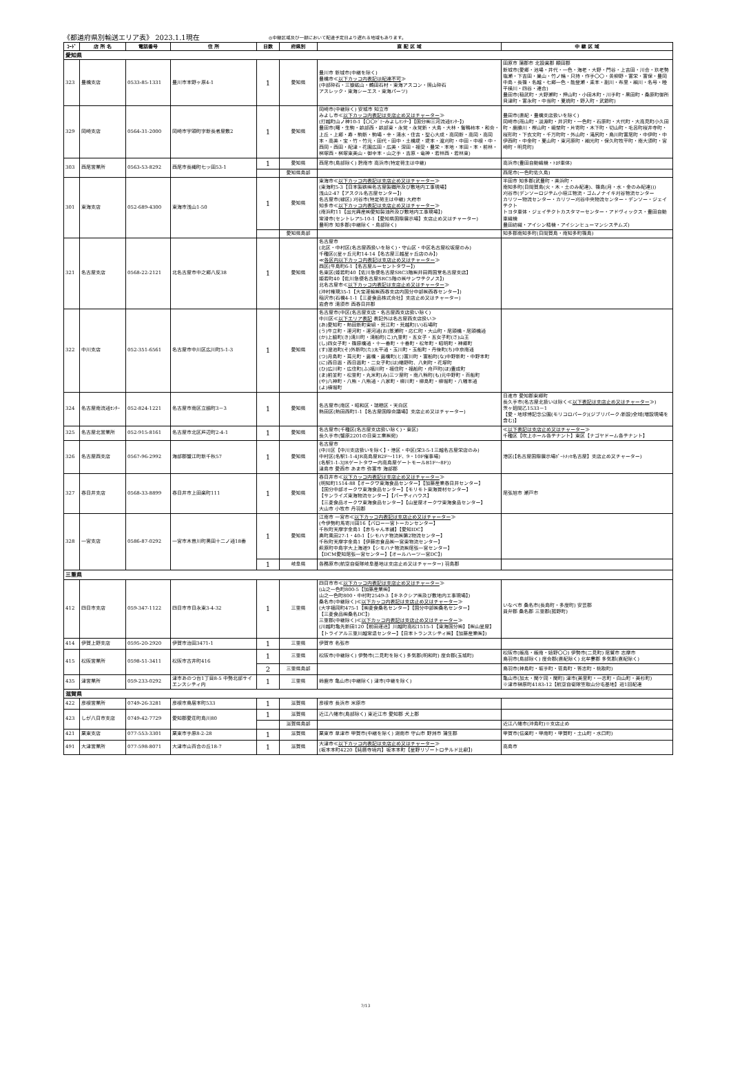《都道府県別輸送エリア表》 2023.1.1現在 ◎中継区域及び一部において配達予定日より遅れる地域もあります。
| ｺｰﾄﾞ | 店 所 名 | 電話番号 | 住 所 | 日数 | 府県別 | 直 配 区 域 | 中 継 区 域 |
| --- | --- | --- | --- | --- | --- | --- | --- |
| 愛知県 | | | | | | | |
| 323 | 豊橋支店 | 0533-85-1331 | 豊川市本野ヶ原4-1 | 1 | 愛知県 | 豊川市 新城市(中継を除く) 豊橋市≪ 以下カッコ内表記は配達不可 ≫ (中部砕石・三嶽鉱山・鶴田石材・東海アスコン・照山砕石 アスレック・東海シーエス・東海パーツ) | 田原市 蒲郡市 北設楽郡 額田郡 新城市(愛郷・池場・井代・一色・海老・大野・門谷・上吉田・川合・玖老勢塩瀬・下吉田・巣山・竹ノ輪・只持・作手〇〇・黄柳野・富栄・富保・豊岡中島・長篠・名越・七郷一色・能登瀬・乗本・副川・布里・細川・名号・睦平横川・四谷・連合) 豊田市(稲武町・大野瀬町・押山町・小田木町・川手町・黒田町・桑原町御所貝津町・富永町・中当町・夏焼町・野入町・武節町) |
| 329 | 岡崎支店 | 0564-31-2000 | 岡崎市宇頭町字新長者屋敷2 | 1 | 愛知県 | 岡崎市(中継除く) 安城市 知立市 みよし市≪ 以下カッコ内表記は支店止め又はチャーター ≫ (打越町山ノ神10-1【〇〇ﾄﾞﾐｰみよしｾﾝﾀｰ】【国分㈱三河流通ｾﾝﾀｰ】) 豊田市(曙・生駒・畝部西・畝部東・永覚・永覚新・大島・大林・鴛鴨柿本・和会・上丘・上郷・寿・駒新・駒場・幸・清水・住吉・聖心大成・高岡新・高岡・高岡本・高美・宝・竹・竹元・田代・田中・土橋堤・堤本・渡刈町・中田・中根・中・西岡・西田・配津・花園広田・広美・深田・福受・豊栄・本地・本田・本・前林・桝塚西・桝塚東美山・御幸本・山之手・吉原・竜神・若林西・若林東) | 豊田市(直配・豊橋支店扱いを除く) 岡崎市(雨山町・淡淵町・井沢町・一色町・石原町・大代町・大高見町小久田町・鹿勝川・樫山町・鍛埜町・片寄町・木下町・切山町・毛呂町桜井寺町・桜形町・下衣文町・千万町町・外山町・滝尻町・鳥川町富尾町・中伊町・中伊西町・中金町・夏山町・東河原町・細光町・保久町牧平町・南大須町・宮崎町・明見町) |
| 303 | 西尾営業所 | 0563-53-8292 | 西尾市長縄町七ッ田53-1 | 1 | 愛知県 | 西尾市(島部除く) 碧南市 高浜市(特定荷主は中継) | 高浜市(豊田自動織機・ﾄﾖﾀ車体) |
| | | | | | 愛知県島部 | | 西尾市(一色町佐久島) |
| 301 | 東海支店 | 052-689-4300 | 東海市浅山1-50 | 1 | 愛知県 | 東海市≪ 以下カッコ内表記は支店止め又はチャーター ≫ (東海町5-3【日本製鉄㈱名古屋製鐵所及び敷地内工事現場】 浅山2-47【アスクル名古屋センター】) 名古屋市(緑区) 刈谷市(特定荷主は中継) 大府市 知多市≪ 以下カッコ内表記は支店止め又はチャーター ≫ (南浜町11【出光興産㈱愛知製油所及び敷地内工事現場】) 常滑市(セントレア5-10-1【愛知県国際展示場】支店止め又はチャーター) 豊明市 知多郡(中継除く・島部除く) | 半田市 知多郡(武豊町・美浜町・ 南知多町(日間賀島(火・木・土のみ配達)、篠島(月・水・金のみ配達))) 刈谷市(デンソーロジテム小垣江物流・ゴムノナイキ刈谷物流センター カリツー物流センター・カリツー刈谷中央物流センター・デンソー・ジェイテクト トヨタ車体・ジェイテクトカスタマーセンター・アドヴィックス・豊田自動車織機 豊田紡織・アイシン精機・アイシンヒューマンシステムズ) |
| | | | | | 愛知県島部 | | 知多郡南知多町(日間賀島・南知多町篠島) |
| 321 | 名古屋支店 | 0568-22-2121 | 北名古屋市中之郷八反38 | 1 | 愛知県 | 名古屋市 (北区・中村区(名古屋西扱いを除く)・守山区・中区名古屋松坂屋のみ) 千種区((星ヶ丘元町14-14【名古屋三越星ヶ丘店のみ】) ≪ 各区内以下カッコ内表記は支店止め又はチャーター ≫ 西区(牛島町6-1【名古屋ルーセントタワー】) 名東区(姫若町40【佐川急便名古屋SRC3階㈱井田両国堂名古屋支店】 姫若町40【佐川急便名古屋SRC5階の㈱サンワテクノス】) 北名古屋市≪ 以下カッコ内表記は支店止め又はチャーター ≫ (沖村権現35-1【大宝運輸㈱西春支店内国分中部㈱西春センター】) 稲沢市(石橋4-1-1【三菱食品株式会社】支店止め又はチャーター) 岩倉市 清須市 西春日井郡 | |
| 322 | 中川支店 | 052-351-6561 | 名古屋市中川区広川町5-1-3 | 1 | 愛知県 | 名古屋市(中区(名古屋支店・名古屋西支店扱い除く) 中川区≪ 以下エリア表記 表記外は名古屋西支店扱い≫ (あ)愛知町・熱田新町東組・荒江町・荒越町(い)石場町 (う)牛立町・運河町・運河通(お)笈瀬町・応仁町・大山町・尾頭橋・尾頭橋通 (か)上脇町(き)清川町・清船町(こ)九重町・五女子・五女子町(さ)山王 (し)四女子町・篠原橋通・十一番町・十番町・松年町・昭明町・神郷町 (す)澄池町(そ)外新町(た)太平通・玉川町・玉船町・丹後町(ち)中京南通 (つ)月島町・蔦元町・露橋・露橋町(と)富川町・富船町(な)中野新町・中野本町 (に)西日置・西日置町・二女子町(は)幡野町、八剣町・花塚町 (ひ)広川町・広住町(ふ)福川町・福住町・福船町・舟戸町(ほ)豊成町 (ま)前並町・松重町・丸米町(み)三ツ屋町・南八熊町(も)元中野町・百船町 (や)八神町・八熊・八熊通・八家町・柳川町・柳島町・柳堀町・八幡本通 (よ)横堀町 | |
| 324 | 名古屋南流通ｾﾝﾀｰ | 052-824-1221 | 名古屋市南区立脇町3－3 | 1 | 愛知県 | 名古屋市(南区・昭和区・瑞穂区・天白区 熱田区(熱田西町1-1【名古屋国際会議場】支店止め又はチャーター) | 日進市 愛知郡東郷町 長久手市(名古屋北扱いは除く≪ 以下表記は支店止め又はチャーター ≫) 茨ヶ廻間乙1533－1 【愛・地球博記念公園(モリコロパーク)(ジブリパーク:新設)全域(増設現場を含む)】 |
| 325 | 名古屋北営業所 | 052-915-8161 | 名古屋市北区芦辺町2-4-1 | 1 | 愛知県 | 名古屋市(千種区(名古屋支店扱い除く)・東区) 長久手市(蟹原2201の日東工業㈱宛) | ≪ 以下表記は支店止め又はチャーター ≫ 千種区【吹上ホール各テナント】東区【ナゴヤドーム各テナント】 |
| 326 | 名古屋西支店 | 0567-96-2992 | 海部郡蟹江町新千秋57 | 1 | 愛知県 | 名古屋市 (中川区【中川支店扱いを除く】・港区・中区(栄3-5-1三越名古屋栄店のみ) 中村区(名駅1-1-4JR高島屋B2F～11F、9・10F催事場) (名駅1-1-3JRゲートタワー内高島屋ゲートモールB1F～8F)) 津島市 愛西市 あま市 弥富市 海部郡 | 港区(【名古屋国際展示場ﾎﾟｰﾄﾒｯｾ名古屋】支店止め又チャーター) |
| 327 | 春日井支店 | 0568-33-8899 | 春日井市上田楽町111 | 1 | 愛知県 | 春日井市≪ 以下カッコ内表記は支店止め又はチャーター ≫ (明知町1514-88【オークワ東海食品センター】【加藤産業春日井センター】 【国分中部オークワ東海食品センター】【モリモト東海資材センター】 【サンライズ東海物流センター】【パーティハウス】 【三菱食品オークワ東海食品センター】【山星屋オークワ東海食品センター】 大山市 小牧市 丹羽郡 | 尾張旭市 瀬戸市 |
| 328 | 一宮支店 | 0586-87-0292 | 一宮市木曽川町黒田十二ノ通18番 | 1 | 愛知県 | 江南市 一宮市≪ 以下カッコ内表記は支店止め又はチャーター ≫ (今伊勢町馬寄川田16【バロー一宮トーカンセンター】 千秋町天摩字金島1【赤ちゃん本舗】【愛知IDC】 奥町風田27-1・40-1【シモハナ物流㈱第2物流センター】 千秋町天摩字金島1【伊藤忠食品㈱一宮東物流センター】 萩原町中島字大上海道9【シモハナ物流㈱尾張一宮センター】 【DCM愛知尾張一宮センター】【オールハーツ一宮DC】) | |
| | | | | 1 | 岐阜県 | 各務原市(航空自衛隊岐阜基地は支店止め又はチャーター) 羽島郡 | |
| 三重県 | | | | | | | |
| 412 | 四日市支店 | 059-347-1122 | 四日市市日永東3-4-32 | 1 | 三重県 | 四日市市≪ 以下カッコ内表記は支店止め又はチャーター ≫ (山之一色町800-5【加藤産業㈱】 山之一色町800・中村町2549-3【キネクシア㈱及び敷地内工事現場】) 桑名市(中継除く)≪ 以下カッコ内表記は支店止め又はチャーター ≫ (大字福岡町475-1【㈱菱食桑名センター】【国分中部㈱桑名センター】 【三菱食品㈱桑名DC】) 三重郡(中継除く)≪ 以下カッコ内表記は支店止め又はチャーター ≫ (川越町亀先新田120【前田運送】川越町高松1515-1【東海国分㈱】【㈱山星屋】 【トライアル三重川越常温センター】【日本トランスシティ㈱】【加藤産業㈱】) | いなべ市 桑名市(長島町・多度町) 安芸郡 員弁郡 桑名郡 三重郡(菰野町) |
| 414 | 伊賀上野支店 | 0595-20-2920 | 伊賀市治田3471-1 | 1 | 三重県 | 伊賀市 名張市 | |
| 415 | 松阪営業所 | 0598-51-3411 | 松阪市古井町416 | 1 | 三重県 | 松阪市(中継除く) 伊勢市(二見町を除く) 多気郡(明和町) 度会郡(玉城町) | 松阪市(飯高・飯南・嬉野〇〇) 伊勢市(二見町) 尾鷲市 志摩市 鳥羽市(島部除く) 度会郡(直配除く) 北牟婁郡 多気郡(直配除く) |
| | | | | 2 | 三重県島部 | | 鳥羽市(神島町・坂手町・菅島町・答志町・桃取町) |
| 435 | 津営業所 | 059-233-0292 | 津市あのつ台1丁目8-5 中勢北部サイエンスシティ内 | 1 | 三重県 | 鈴鹿市 亀山市(中継除く) 津市(中継を除く) | 亀山市(加太・関ケ岡・関町) 津市(美里町・一志町・白山町・美杉町) ※津市榊原町4183-12【航空自衛隊笠取山分屯基地】週1回配達 |
| 滋賀県 | | | | | | | |
| 422 | 彦根営業所 | 0749-26-3281 | 彦根市鳥居本町533 | 1 | 滋賀県 | 彦根市 長浜市 米原市 | |
| 423 | しが八日市支店 | 0749-42-7729 | 愛知郡愛荘町島川80 | 1 | 滋賀県 | 近江八幡市(島部除く) 東近江市 愛知郡 犬上郡 | |
| | | | | | 滋賀県島部 | | 近江八幡市(沖島町)※支店止め |
| 421 | 栗東支店 | 077-553-3301 | 栗東市手原8-2-28 | 1 | 滋賀県 | 栗東市 草津市 甲賀市(中継を除く) 湖南市 守山市 野洲市 蒲生郡 | 甲賀市(信楽町・甲南町・甲賀町・土山町・水口町) |
| 491 | 大津営業所 | 077-598-8071 | 大津市山百合の丘18-7 | 1 | 滋賀県 | 大津市≪ 以下カッコ内表記は支店止め又はチャーター ≫ (坂本本町4220【延暦寺境内】坂本本町【星野リゾートロテルド比叡】) | 高島市 |
7/13